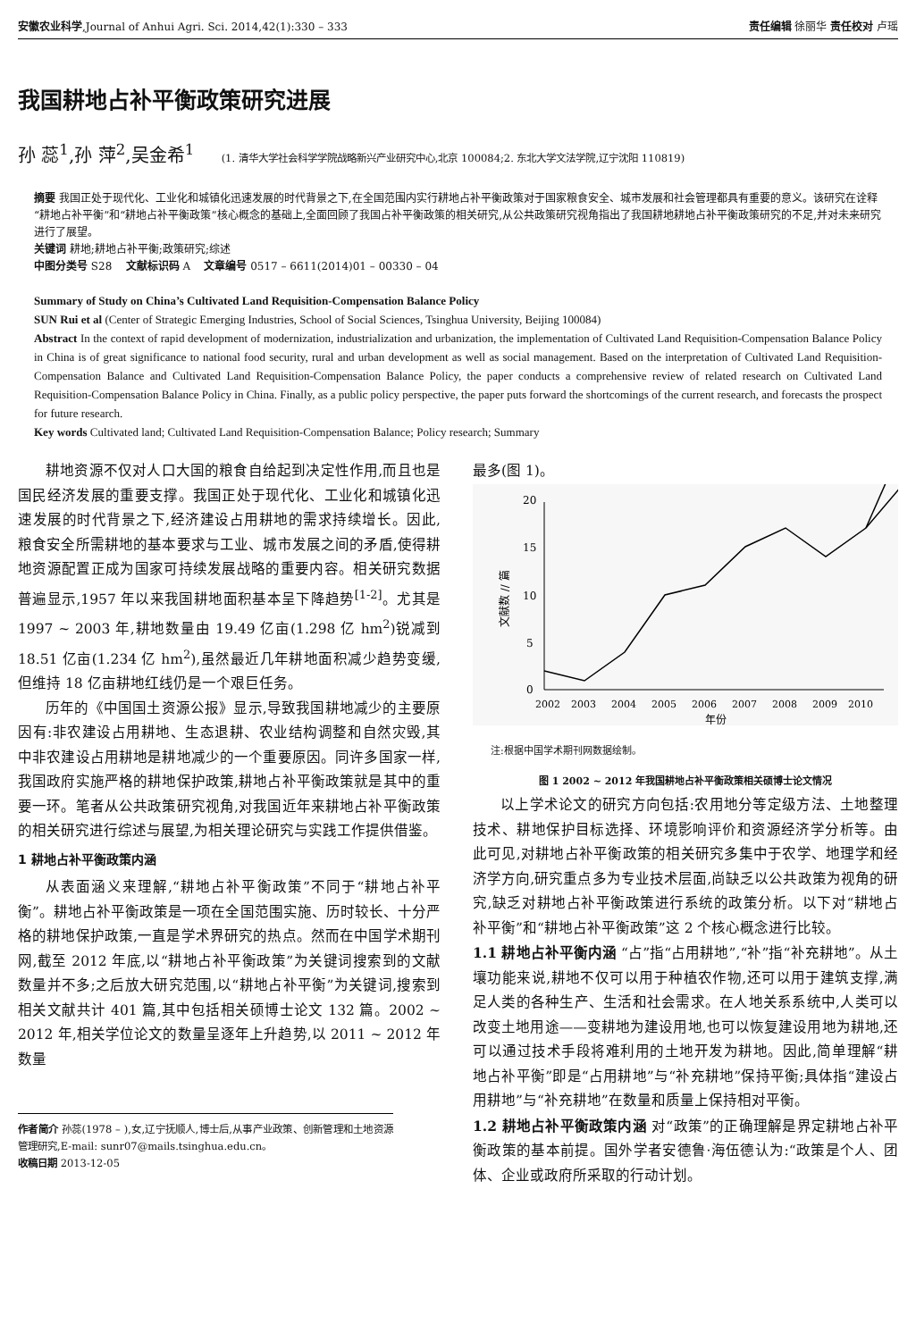安徽农业科学,Journal of Anhui Agri. Sci. 2014,42(1):330 – 333 责任编辑 徐丽华 责任校对 卢瑶
我国耕地占补平衡政策研究进展
孙 蕊<sup>1</sup>,孙 萍<sup>2</sup>,吴金希<sup>1</sup> (1. 清华大学社会科学学院战略新兴产业研究中心,北京 100084;2. 东北大学文法学院,辽宁沈阳 110819)
摘要 我国正处于现代化、工业化和城镇化迅速发展的时代背景之下,在全国范围内实行耕地占补平衡政策对于国家粮食安全、城市发展和社会管理都具有重要的意义。该研究在诠释“耕地占补平衡”和“耕地占补平衡政策”核心概念的基础上,全面回顾了我国占补平衡政策的相关研究,从公共政策研究视角指出了我国耕地耕地占补平衡政策研究的不足,并对未来研究进行了展望。
关键词 耕地;耕地占补平衡;政策研究;综述
中图分类号 S28 文献标识码 A 文章编号 0517 – 6611(2014)01 – 00330 – 04
Summary of Study on China’s Cultivated Land Requisition-Compensation Balance Policy
SUN Rui et al (Center of Strategic Emerging Industries, School of Social Sciences, Tsinghua University, Beijing 100084)
Abstract In the context of rapid development of modernization, industrialization and urbanization, the implementation of Cultivated Land Requisition-Compensation Balance Policy in China is of great significance to national food security, rural and urban development as well as social management. Based on the interpretation of Cultivated Land Requisition-Compensation Balance and Cultivated Land Requisition-Compensation Balance Policy, the paper conducts a comprehensive review of related research on Cultivated Land Requisition-Compensation Balance Policy in China. Finally, as a public policy perspective, the paper puts forward the shortcomings of the current research, and forecasts the prospect for future research.
Key words Cultivated land; Cultivated Land Requisition-Compensation Balance; Policy research; Summary
耕地资源不仅对人口大国的粮食自给起到决定性作用,而且也是国民经济发展的重要支撑。我国正处于现代化、工业化和城镇化迅速发展的时代背景之下,经济建设占用耕地的需求持续增长。因此,粮食安全所需耕地的基本要求与工业、城市发展之间的矛盾,使得耕地资源配置正成为国家可持续发展战略的重要内容。相关研究数据普遍显示,1957 年以来我国耕地面积基本呈下降趋势<sup>[1-2]</sup>。尤其是 1997 ~ 2003 年,耕地数量由 19.49 亿亩(1.298 亿 hm<sup>2</sup>)锐减到 18.51 亿亩(1.234 亿 hm<sup>2</sup>),虽然最近几年耕地面积减少趋势变缓,但维持 18 亿亩耕地红线仍是一个艰巨任务。
历年的《中国国土资源公报》显示,导致我国耕地减少的主要原因有:非农建设占用耕地、生态退耕、农业结构调整和自然灾毁,其中非农建设占用耕地是耕地减少的一个重要原因。同许多国家一样,我国政府实施严格的耕地保护政策,耕地占补平衡政策就是其中的重要一环。笔者从公共政策研究视角,对我国近年来耕地占补平衡政策的相关研究进行综述与展望,为相关理论研究与实践工作提供借鉴。
1 耕地占补平衡政策内涵
从表面涵义来理解,“耕地占补平衡政策”不同于“耕地占补平衡”。耕地占补平衡政策是一项在全国范围实施、历时较长、十分严格的耕地保护政策,一直是学术界研究的热点。然而在中国学术期刊网,截至 2012 年底,以“耕地占补平衡政策”为关键词搜索到的文献数量并不多;之后放大研究范围,以“耕地占补平衡”为关键词,搜索到相关文献共计 401 篇,其中包括相关硕博士论文 132 篇。2002 ~ 2012 年,相关学位论文的数量呈逐年上升趋势,以 2011 ~ 2012 年数量
作者简介 孙蕊(1978 – ),女,辽宁抚顺人,博士后,从事产业政策、创新管理和土地资源管理研究,E-mail: sunr07@mails.tsinghua.edu.cn。
收稿日期 2013-12-05
最多(图 1)。
文献数 // 篇
0
5
10
15
20
2002
2003
2004
2005
2006
2007
2008
2009
2010
年份
注:根据中国学术期刊网数据绘制。
图 1 2002 ~ 2012 年我国耕地占补平衡政策相关硕博士论文情况
以上学术论文的研究方向包括:农用地分等定级方法、土地整理技术、耕地保护目标选择、环境影响评价和资源经济学分析等。由此可见,对耕地占补平衡政策的相关研究多集中于农学、地理学和经济学方向,研究重点多为专业技术层面,尚缺乏以公共政策为视角的研究,缺乏对耕地占补平衡政策进行系统的政策分析。以下对“耕地占补平衡”和“耕地占补平衡政策”这 2 个核心概念进行比较。
1.1 耕地占补平衡内涵 “占”指“占用耕地”,“补”指“补充耕地”。从土壤功能来说,耕地不仅可以用于种植农作物,还可以用于建筑支撑,满足人类的各种生产、生活和社会需求。在人地关系系统中,人类可以改变土地用途——变耕地为建设用地,也可以恢复建设用地为耕地,还可以通过技术手段将难利用的土地开发为耕地。因此,简单理解“耕地占补平衡”即是“占用耕地”与“补充耕地”保持平衡;具体指“建设占用耕地”与“补充耕地”在数量和质量上保持相对平衡。
1.2 耕地占补平衡政策内涵 对“政策”的正确理解是界定耕地占补平衡政策的基本前提。国外学者安德鲁·海伍德认为:“政策是个人、团体、企业或政府所采取的行动计划。